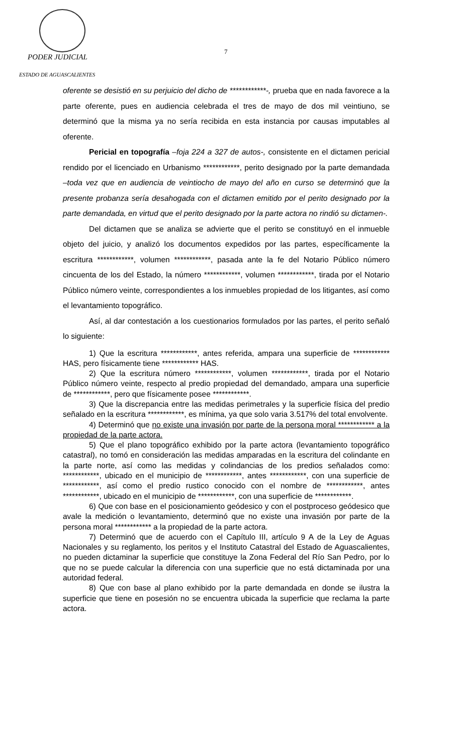7
PODER JUDICIAL
ESTADO DE AGUASCALIENTES
oferente se desistió en su perjuicio del dicho de ************-, prueba que en nada favorece a la parte oferente, pues en audiencia celebrada el tres de mayo de dos mil veintiuno, se determinó que la misma ya no sería recibida en esta instancia por causas imputables al oferente.
Pericial en topografía –foja 224 a 327 de autos-, consistente en el dictamen pericial rendido por el licenciado en Urbanismo ************, perito designado por la parte demandada –toda vez que en audiencia de veintiocho de mayo del año en curso se determinó que la presente probanza sería desahogada con el dictamen emitido por el perito designado por la parte demandada, en virtud que el perito designado por la parte actora no rindió su dictamen-.
Del dictamen que se analiza se advierte que el perito se constituyó en el inmueble objeto del juicio, y analizó los documentos expedidos por las partes, específicamente la escritura ************, volumen ************, pasada ante la fe del Notario Público número cincuenta de los del Estado, la número ************, volumen ************, tirada por el Notario Público número veinte, correspondientes a los inmuebles propiedad de los litigantes, así como el levantamiento topográfico.
Así, al dar contestación a los cuestionarios formulados por las partes, el perito señaló lo siguiente:
1) Que la escritura ************, antes referida, ampara una superficie de ************ HAS, pero físicamente tiene ************ HAS.
2) Que la escritura número ************, volumen ************, tirada por el Notario Público número veinte, respecto al predio propiedad del demandado, ampara una superficie de ************, pero que físicamente posee ************.
3) Que la discrepancia entre las medidas perimetrales y la superficie física del predio señalado en la escritura ************, es mínima, ya que solo varia 3.517% del total envolvente.
4) Determinó que no existe una invasión por parte de la persona moral ************ a la propiedad de la parte actora.
5) Que el plano topográfico exhibido por la parte actora (levantamiento topográfico catastral), no tomó en consideración las medidas amparadas en la escritura del colindante en la parte norte, así como las medidas y colindancias de los predios señalados como: ************, ubicado en el municipio de ************, antes ************, con una superficie de ************, así como el predio rustico conocido con el nombre de ************, antes ************, ubicado en el municipio de ************, con una superficie de ************.
6) Que con base en el posicionamiento geódesico y con el postproceso geódesico que avale la medición o levantamiento, determinó que no existe una invasión por parte de la persona moral ************ a la propiedad de la parte actora.
7) Determinó que de acuerdo con el Capítulo III, artículo 9 A de la Ley de Aguas Nacionales y su reglamento, los peritos y el Instituto Catastral del Estado de Aguascalientes, no pueden dictaminar la superficie que constituye la Zona Federal del Río San Pedro, por lo que no se puede calcular la diferencia con una superficie que no está dictaminada por una autoridad federal.
8) Que con base al plano exhibido por la parte demandada en donde se ilustra la superficie que tiene en posesión no se encuentra ubicada la superficie que reclama la parte actora.